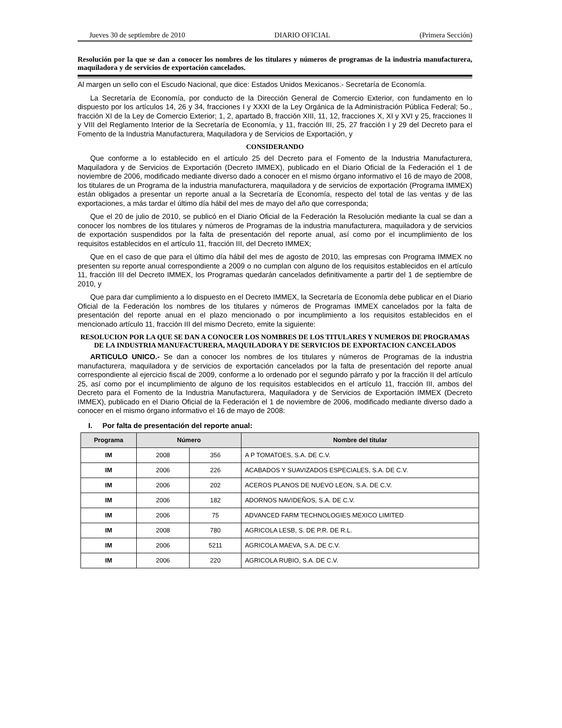Jueves 30 de septiembre de 2010 DIARIO OFICIAL (Primera Sección)
Resolución por la que se dan a conocer los nombres de los titulares y números de programas de la industria manufacturera, maquiladora y de servicios de exportación cancelados.
Al margen un sello con el Escudo Nacional, que dice: Estados Unidos Mexicanos.- Secretaría de Economía.
La Secretaría de Economía, por conducto de la Dirección General de Comercio Exterior, con fundamento en lo dispuesto por los artículos 14, 26 y 34, fracciones I y XXXI de la Ley Orgánica de la Administración Pública Federal; 5o., fracción XI de la Ley de Comercio Exterior; 1, 2, apartado B, fracción XIII, 11, 12, fracciones X, XI y XVI y 25, fracciones II y VIII del Reglamento Interior de la Secretaría de Economía, y 11, fracción III, 25, 27 fracción I y 29 del Decreto para el Fomento de la Industria Manufacturera, Maquiladora y de Servicios de Exportación, y
CONSIDERANDO
Que conforme a lo establecido en el artículo 25 del Decreto para el Fomento de la Industria Manufacturera, Maquiladora y de Servicios de Exportación (Decreto IMMEX), publicado en el Diario Oficial de la Federación el 1 de noviembre de 2006, modificado mediante diverso dado a conocer en el mismo órgano informativo el 16 de mayo de 2008, los titulares de un Programa de la industria manufacturera, maquiladora y de servicios de exportación (Programa IMMEX) están obligados a presentar un reporte anual a la Secretaría de Economía, respecto del total de las ventas y de las exportaciones, a más tardar el último día hábil del mes de mayo del año que corresponda;
Que el 20 de julio de 2010, se publicó en el Diario Oficial de la Federación la Resolución mediante la cual se dan a conocer los nombres de los titulares y números de Programas de la industria manufacturera, maquiladora y de servicios de exportación suspendidos por la falta de presentación del reporte anual, así como por el incumplimiento de los requisitos establecidos en el artículo 11, fracción III, del Decreto IMMEX;
Que en el caso de que para el último día hábil del mes de agosto de 2010, las empresas con Programa IMMEX no presenten su reporte anual correspondiente a 2009 o no cumplan con alguno de los requisitos establecidos en el artículo 11, fracción III del Decreto IMMEX, los Programas quedarán cancelados definitivamente a partir del 1 de septiembre de 2010, y
Que para dar cumplimiento a lo dispuesto en el Decreto IMMEX, la Secretaría de Economía debe publicar en el Diario Oficial de la Federación los nombres de los titulares y números de Programas IMMEX cancelados por la falta de presentación del reporte anual en el plazo mencionado o por incumplimiento a los requisitos establecidos en el mencionado artículo 11, fracción III del mismo Decreto, emite la siguiente:
RESOLUCION POR LA QUE SE DAN A CONOCER LOS NOMBRES DE LOS TITULARES Y NUMEROS DE PROGRAMAS DE LA INDUSTRIA MANUFACTURERA, MAQUILADORA Y DE SERVICIOS DE EXPORTACION CANCELADOS
ARTICULO UNICO.- Se dan a conocer los nombres de los titulares y números de Programas de la industria manufacturera, maquiladora y de servicios de exportación cancelados por la falta de presentación del reporte anual correspondiente al ejercicio fiscal de 2009, conforme a lo ordenado por el segundo párrafo y por la fracción II del artículo 25, así como por el incumplimiento de alguno de los requisitos establecidos en el artículo 11, fracción III, ambos del Decreto para el Fomento de la Industria Manufacturera, Maquiladora y de Servicios de Exportación IMMEX (Decreto IMMEX), publicado en el Diario Oficial de la Federación el 1 de noviembre de 2006, modificado mediante diverso dado a conocer en el mismo órgano informativo el 16 de mayo de 2008:
I. Por falta de presentación del reporte anual:
| Programa | Número | | Nombre del titular |
| --- | --- | --- | --- |
| IM | 2008 | 356 | A P TOMATOES, S.A. DE C.V. |
| IM | 2006 | 226 | ACABADOS Y SUAVIZADOS ESPECIALES, S.A. DE C.V. |
| IM | 2006 | 202 | ACEROS PLANOS DE NUEVO LEON, S.A. DE C.V. |
| IM | 2006 | 182 | ADORNOS NAVIDEÑOS, S.A. DE C.V. |
| IM | 2006 | 75 | ADVANCED FARM TECHNOLOGIES MEXICO LIMITED |
| IM | 2008 | 780 | AGRICOLA LESB, S. DE P.R. DE R.L. |
| IM | 2006 | 5211 | AGRICOLA MAEVA, S.A. DE C.V. |
| IM | 2006 | 220 | AGRICOLA RUBIO, S.A. DE C.V. |